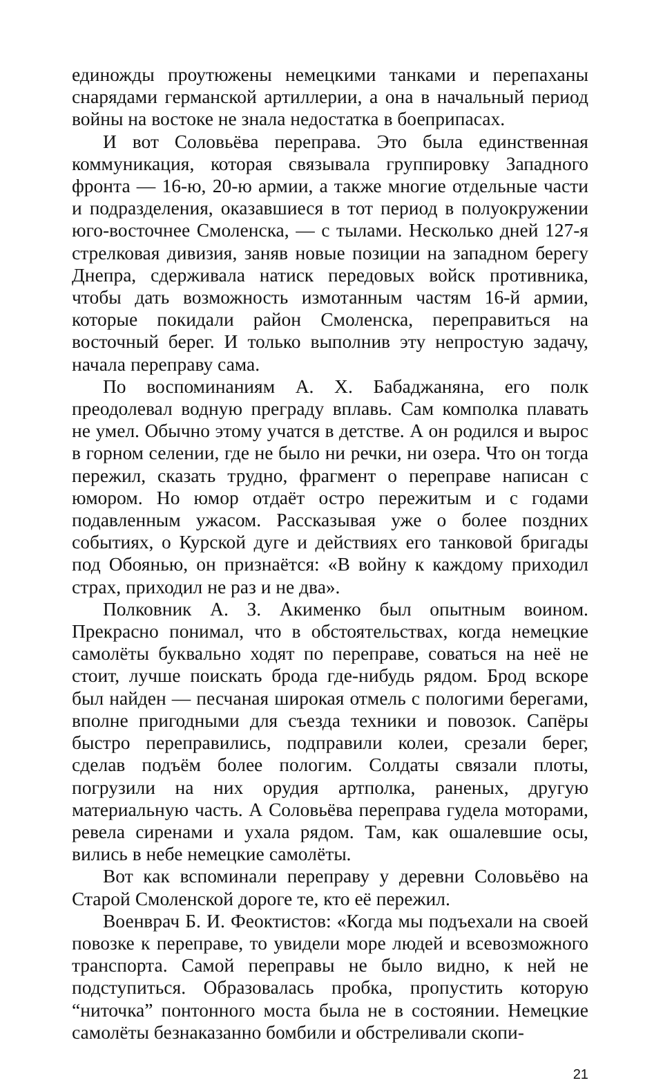единожды проутюжены немецкими танками и перепаханы снарядами германской артиллерии, а она в начальный период войны на востоке не знала недостатка в боеприпасах.
И вот Соловьёва переправа. Это была единственная коммуникация, которая связывала группировку Западного фронта — 16-ю, 20-ю армии, а также многие отдельные части и подразделения, оказавшиеся в тот период в полуокружении юго-восточнее Смоленска, — с тылами. Несколько дней 127-я стрелковая дивизия, заняв новые позиции на западном берегу Днепра, сдерживала натиск передовых войск противника, чтобы дать возможность измотанным частям 16-й армии, которые покидали район Смоленска, переправиться на восточный берег. И только выполнив эту непростую задачу, начала переправу сама.
По воспоминаниям А. Х. Бабаджаняна, его полк преодолевал водную преграду вплавь. Сам комполка плавать не умел. Обычно этому учатся в детстве. А он родился и вырос в горном селении, где не было ни речки, ни озера. Что он тогда пережил, сказать трудно, фрагмент о переправе написан с юмором. Но юмор отдаёт остро пережитым и с годами подавленным ужасом. Рассказывая уже о более поздних событиях, о Курской дуге и действиях его танковой бригады под Обоянью, он признаётся: «В войну к каждому приходил страх, приходил не раз и не два».
Полковник А. З. Акименко был опытным воином. Прекрасно понимал, что в обстоятельствах, когда немецкие самолёты буквально ходят по переправе, соваться на неё не стоит, лучше поискать брода где-нибудь рядом. Брод вскоре был найден — песчаная широкая отмель с пологими берегами, вполне пригодными для съезда техники и повозок. Сапёры быстро переправились, подправили колеи, срезали берег, сделав подъём более пологим. Солдаты связали плоты, погрузили на них орудия артполка, раненых, другую материальную часть. А Соловьёва переправа гудела моторами, ревела сиренами и ухала рядом. Там, как ошалевшие осы, вились в небе немецкие самолёты.
Вот как вспоминали переправу у деревни Соловьёво на Старой Смоленской дороге те, кто её пережил.
Военврач Б. И. Феоктистов: «Когда мы подъехали на своей повозке к переправе, то увидели море людей и всевозможного транспорта. Самой переправы не было видно, к ней не подступиться. Образовалась пробка, пропустить которую “ниточка” понтонного моста была не в состоянии. Немецкие самолёты безнаказанно бомбили и обстреливали скопи-
21